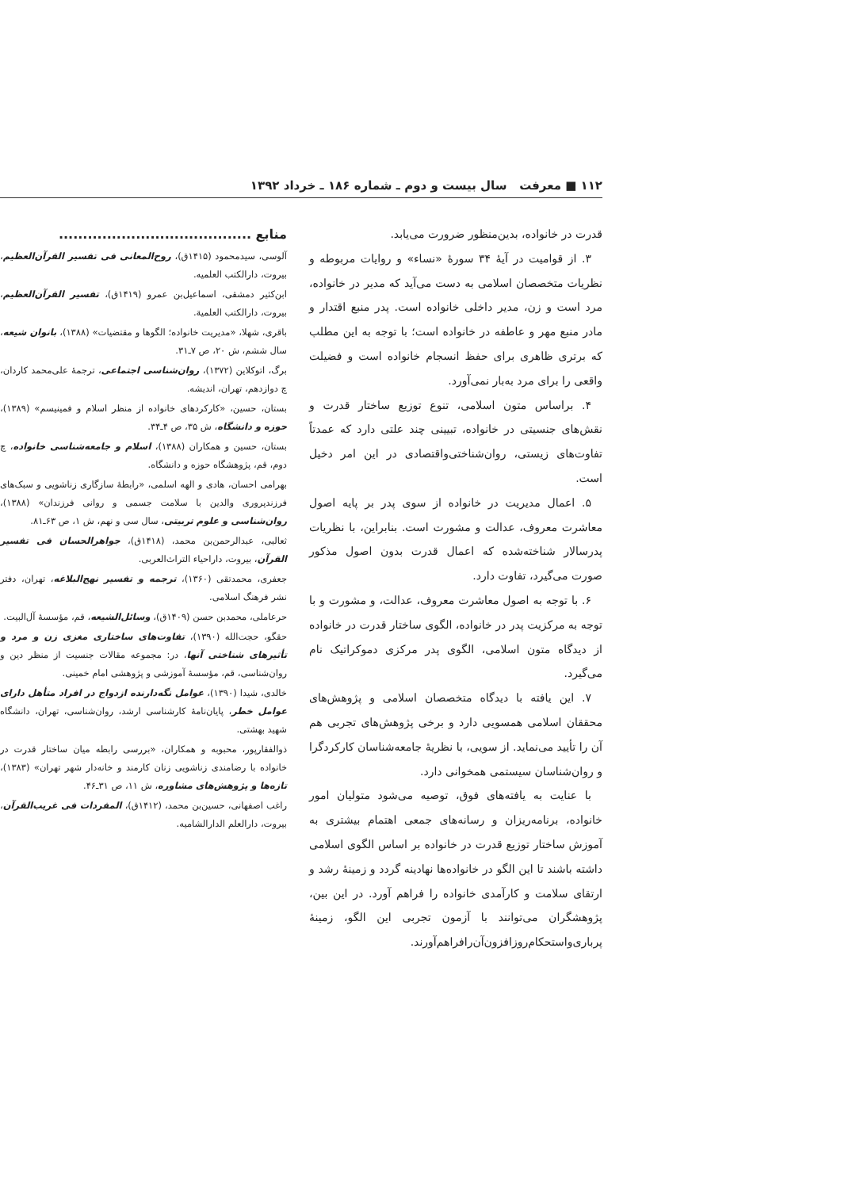۱۱۲ ■ معرفت سال بیست و دوم ـ شماره ۱۸۶ ـ خرداد ۱۳۹۲
قدرت در خانواده، بدین‌منظور ضرورت می‌یابد.
۳. از قوامیت در آیهٔ ۳۴ سورهٔ «نساء» و روایات مربوطه و نظریات متخصصان اسلامی به دست می‌آید که مدیر در خانواده، مرد است و زن، مدیر داخلی خانواده است. پدر منبع اقتدار و مادر منبع مهر و عاطفه در خانواده است؛ با توجه به این مطلب که برتری ظاهری برای حفظ انسجام خانواده است و فضیلت واقعی را برای مرد به‌بار نمی‌آورد.
۴. براساس متون اسلامی، تنوع توزیع ساختار قدرت و نقش‌های جنسیتی در خانواده، تبیینی چند علتی دارد که عمدتاً تفاوت‌های زیستی، روان‌شناختی‌واقتصادی در این امر دخیل است.
۵. اعمال مدیریت در خانواده از سوی پدر بر پایه اصول معاشرت معروف، عدالت و مشورت است. بنابراین، با نظریات پدرسالار شناخته‌شده که اعمال قدرت بدون اصول مذکور صورت می‌گیرد، تفاوت دارد.
۶. با توجه به اصول معاشرت معروف، عدالت، و مشورت و با توجه به مرکزیت پدر در خانواده، الگوی ساختار قدرت در خانواده از دیدگاه متون اسلامی، الگوی پدر مرکزی دموکراتیک نام می‌گیرد.
۷. این یافته با دیدگاه متخصصان اسلامی و پژوهش‌های محققان اسلامی همسویی دارد و برخی پژوهش‌های تجربی هم آن را تأیید می‌نماید. از سویی، با نظریهٔ جامعه‌شناسان کارکردگرا و روان‌شناسان سیستمی همخوانی دارد.
با عنایت به یافته‌های فوق، توصیه می‌شود متولیان امور خانواده، برنامه‌ریزان و رسانه‌های جمعی اهتمام بیشتری به آموزش ساختار توزیع قدرت در خانواده بر اساس الگوی اسلامی داشته باشند تا این الگو در خانواده‌ها نهادینه گردد و زمینهٔ رشد و ارتقای سلامت و کارآمدی خانواده را فراهم آورد. در این بین، پژوهشگران می‌توانند با آزمون تجربی این الگو، زمینهٔ پرباری‌واستحکام‌روزافزون‌آن‌رافراهم‌آورند.
منابع ........................................
آلوسی، سیدمحمود (۱۴۱۵ق)، روح‌المعانی فی تفسیر القرآن‌العظیم، بیروت، دارالکتب العلمیه.
ابن‌کثیر دمشقی، اسماعیل‌بن عمرو (۱۴۱۹ق)، تفسیر القرآن‌العظیم، بیروت، دارالکتب العلمیة.
باقری، شهلا، «مدیریت خانواده؛ الگوها و مقتضیات» (۱۳۸۸)، بانوان شیعه، سال ششم، ش ۲۰، ص ۷ـ۳۱.
برگ، اتوکلاین (۱۳۷۲)، روان‌شناسی اجتماعی، ترجمهٔ علی‌محمد کاردان، چ دوازدهم، تهران، اندیشه.
بستان، حسین، «کارکردهای خانواده از منظر اسلام و فمینیسم» (۱۳۸۹)، حوزه و دانشگاه، ش ۳۵، ص ۴ـ۳۴.
بستان، حسین و همکاران (۱۳۸۸)، اسلام و جامعه‌شناسی خانواده، چ دوم، قم، پژوهشگاه حوزه و دانشگاه.
بهرامی احسان، هادی و الهه اسلمی، «رابطهٔ سازگاری زناشویی و سبک‌های فرزندپروری والدین با سلامت جسمی و روانی فرزندان» (۱۳۸۸)، روان‌شناسی و علوم تربیتی، سال سی و نهم، ش ۱، ص ۶۳ـ۸۱.
ثعالبی، عبدالرحمن‌بن محمد، (۱۴۱۸ق)، جواهرالحسان فی تفسیر القرآن، بیروت، داراحیاء التراث‌العربی.
جعفری، محمدتقی (۱۳۶۰)، ترجمه و تفسیر نهج‌البلاغه، تهران، دفتر نشر فرهنگ اسلامی.
حرعاملی، محمدبن حسن (۱۴۰۹ق)، وسائل‌الشیعه، قم، مؤسسهٔ آل‌البیت.
حقگو، حجت‌الله (۱۳۹۰)، تفاوت‌های ساختاری مغزی زن و مرد و تأثیرهای شناختی آنها، در: مجموعه مقالات جنسیت از منظر دین و روان‌شناسی، قم، مؤسسهٔ آموزشی و پژوهشی امام خمینی.
خالدی، شیدا (۱۳۹۰)، عوامل نگه‌دارنده ازدواج در افراد متأهل دارای عوامل خطر، پایان‌نامهٔ کارشناسی ارشد، روان‌شناسی، تهران، دانشگاه شهید بهشتی.
ذوالفقارپور، محبوبه و همکاران، «بررسی رابطه میان ساختار قدرت در خانواده با رضامندی زناشویی زنان کارمند و خانه‌دار شهر تهران» (۱۳۸۳)، تازه‌ها و پژوهش‌های مشاوره، ش ۱۱، ص ۳۱ـ۴۶.
راغب اصفهانی، حسین‌بن محمد، (۱۴۱۲ق)، المفردات فی غریب‌القرآن، بیروت، دارالعلم الدارالشامیه.